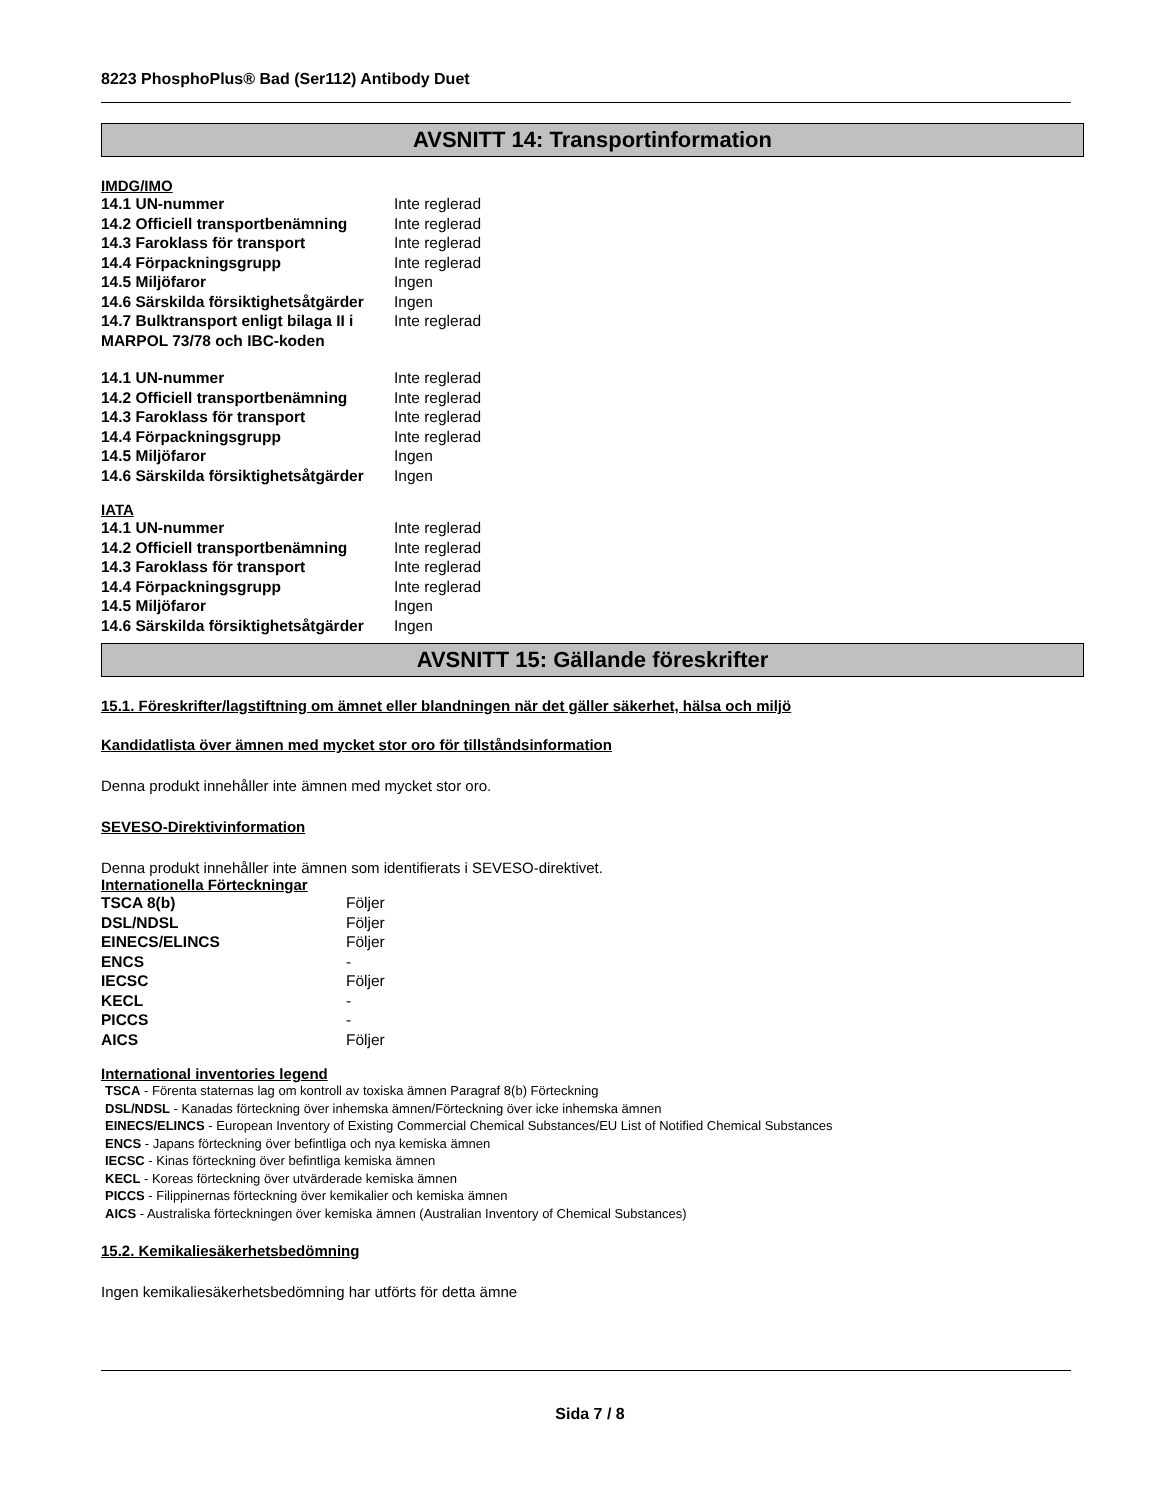8223 PhosphoPlus® Bad (Ser112) Antibody Duet
AVSNITT 14: Transportinformation
IMDG/IMO
| 14.1 UN-nummer | Inte reglerad |
| 14.2 Officiell transportbenämning | Inte reglerad |
| 14.3 Faroklass för transport | Inte reglerad |
| 14.4 Förpackningsgrupp | Inte reglerad |
| 14.5 Miljöfaror | Ingen |
| 14.6 Särskilda försiktighetsåtgärder | Ingen |
| 14.7 Bulktransport enligt bilaga II i MARPOL 73/78 och IBC-koden | Inte reglerad |
| 14.1 UN-nummer | Inte reglerad |
| 14.2 Officiell transportbenämning | Inte reglerad |
| 14.3 Faroklass för transport | Inte reglerad |
| 14.4 Förpackningsgrupp | Inte reglerad |
| 14.5 Miljöfaror | Ingen |
| 14.6 Särskilda försiktighetsåtgärder | Ingen |
IATA
| 14.1 UN-nummer | Inte reglerad |
| 14.2 Officiell transportbenämning | Inte reglerad |
| 14.3 Faroklass för transport | Inte reglerad |
| 14.4 Förpackningsgrupp | Inte reglerad |
| 14.5 Miljöfaror | Ingen |
| 14.6 Särskilda försiktighetsåtgärder | Ingen |
AVSNITT 15: Gällande föreskrifter
15.1. Föreskrifter/lagstiftning om ämnet eller blandningen när det gäller säkerhet, hälsa och miljö
Kandidatlista över ämnen med mycket stor oro för tillståndsinformation
Denna produkt innehåller inte ämnen med mycket stor oro.
SEVESO-Direktivinformation
Denna produkt innehåller inte ämnen som identifierats i SEVESO-direktivet.
Internationella Förteckningar
| TSCA 8(b) | Följer |
| DSL/NDSL | Följer |
| EINECS/ELINCS | Följer |
| ENCS | - |
| IECSC | Följer |
| KECL | - |
| PICCS | - |
| AICS | Följer |
International inventories legend
TSCA - Förenta staternas lag om kontroll av toxiska ämnen Paragraf 8(b) Förteckning
DSL/NDSL - Kanadas förteckning över inhemska ämnen/Förteckning över icke inhemska ämnen
EINECS/ELINCS - European Inventory of Existing Commercial Chemical Substances/EU List of Notified Chemical Substances
ENCS - Japans förteckning över befintliga och nya kemiska ämnen
IECSC - Kinas förteckning över befintliga kemiska ämnen
KECL - Koreas förteckning över utvärderade kemiska ämnen
PICCS - Filippinernas förteckning över kemikalier och kemiska ämnen
AICS - Australiska förteckningen över kemiska ämnen (Australian Inventory of Chemical Substances)
15.2. Kemikaliesäkerhetsbedömning
Ingen kemikaliesäkerhetsbedömning har utförts för detta ämne
Sida 7 / 8